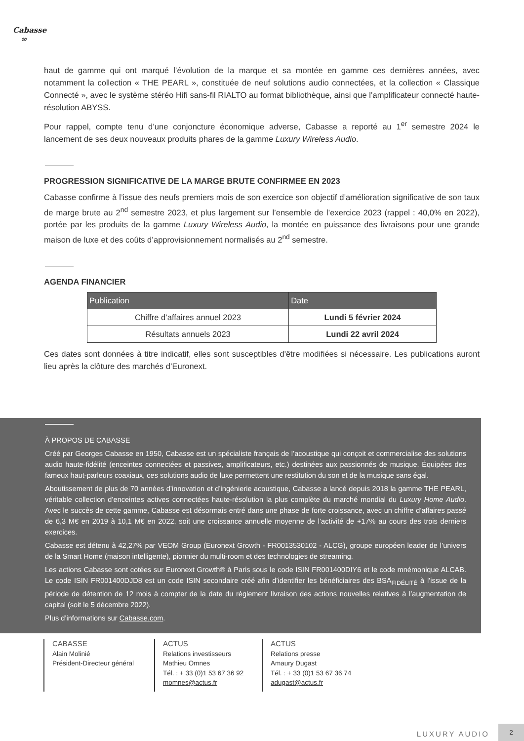Cabasse
∞
haut de gamme qui ont marqué l’évolution de la marque et sa montée en gamme ces dernières années, avec notamment la collection « THE PEARL », constituée de neuf solutions audio connectées, et la collection « Classique Connecté », avec le système stéréo Hifi sans-fil RIALTO au format bibliothèque, ainsi que l’amplificateur connecté haute-résolution ABYSS.
Pour rappel, compte tenu d’une conjoncture économique adverse, Cabasse a reporté au 1<sup>er</sup> semestre 2024 le lancement de ses deux nouveaux produits phares de la gamme Luxury Wireless Audio.
PROGRESSION SIGNIFICATIVE DE LA MARGE BRUTE CONFIRMEE EN 2023
Cabasse confirme à l’issue des neufs premiers mois de son exercice son objectif d’amélioration significative de son taux de marge brute au 2<sup>nd</sup> semestre 2023, et plus largement sur l’ensemble de l’exercice 2023 (rappel : 40,0% en 2022), portée par les produits de la gamme Luxury Wireless Audio, la montée en puissance des livraisons pour une grande maison de luxe et des coûts d’approvisionnement normalisés au 2<sup>nd</sup> semestre.
AGENDA FINANCIER
| Publication | Date |
| --- | --- |
| Chiffre d’affaires annuel 2023 | Lundi 5 février 2024 |
| Résultats annuels 2023 | Lundi 22 avril 2024 |
Ces dates sont données à titre indicatif, elles sont susceptibles d'être modifiées si nécessaire. Les publications auront lieu après la clôture des marchés d’Euronext.
À PROPOS DE CABASSE
Créé par Georges Cabasse en 1950, Cabasse est un spécialiste français de l’acoustique qui conçoit et commercialise des solutions audio haute-fidélité (enceintes connectées et passives, amplificateurs, etc.) destinées aux passionnés de musique. Équipées des fameux haut-parleurs coaxiaux, ces solutions audio de luxe permettent une restitution du son et de la musique sans égal.
Aboutissement de plus de 70 années d’innovation et d’ingénierie acoustique, Cabasse a lancé depuis 2018 la gamme THE PEARL, véritable collection d’enceintes actives connectées haute-résolution la plus complète du marché mondial du Luxury Home Audio. Avec le succès de cette gamme, Cabasse est désormais entré dans une phase de forte croissance, avec un chiffre d’affaires passé de 6,3 M€ en 2019 à 10,1 M€ en 2022, soit une croissance annuelle moyenne de l’activité de +17% au cours des trois derniers exercices.
Cabasse est détenu à 42,27% par VEOM Group (Euronext Growth - FR0013530102 - ALCG), groupe européen leader de l’univers de la Smart Home (maison intelligente), pionnier du multi-room et des technologies de streaming.
Les actions Cabasse sont cotées sur Euronext Growth® à Paris sous le code ISIN FR001400DIY6 et le code mnémonique ALCAB. Le code ISIN FR001400DJD8 est un code ISIN secondaire créé afin d’identifier les bénéficiaires des BSA<sub>FIDÉLITÉ</sub> à l’issue de la période de détention de 12 mois à compter de la date du règlement livraison des actions nouvelles relatives à l’augmentation de capital (soit le 5 décembre 2022).
Plus d’informations sur Cabasse.com.
CABASSE
Alain Molinié
Président-Directeur général
ACTUS
Relations investisseurs
Mathieu Omnes
Tél. : + 33 (0)1 53 67 36 92
momnes@actus.fr
ACTUS
Relations presse
Amaury Dugast
Tél. : + 33 (0)1 53 67 36 74
adugast@actus.fr
LUXURY AUDIO
2